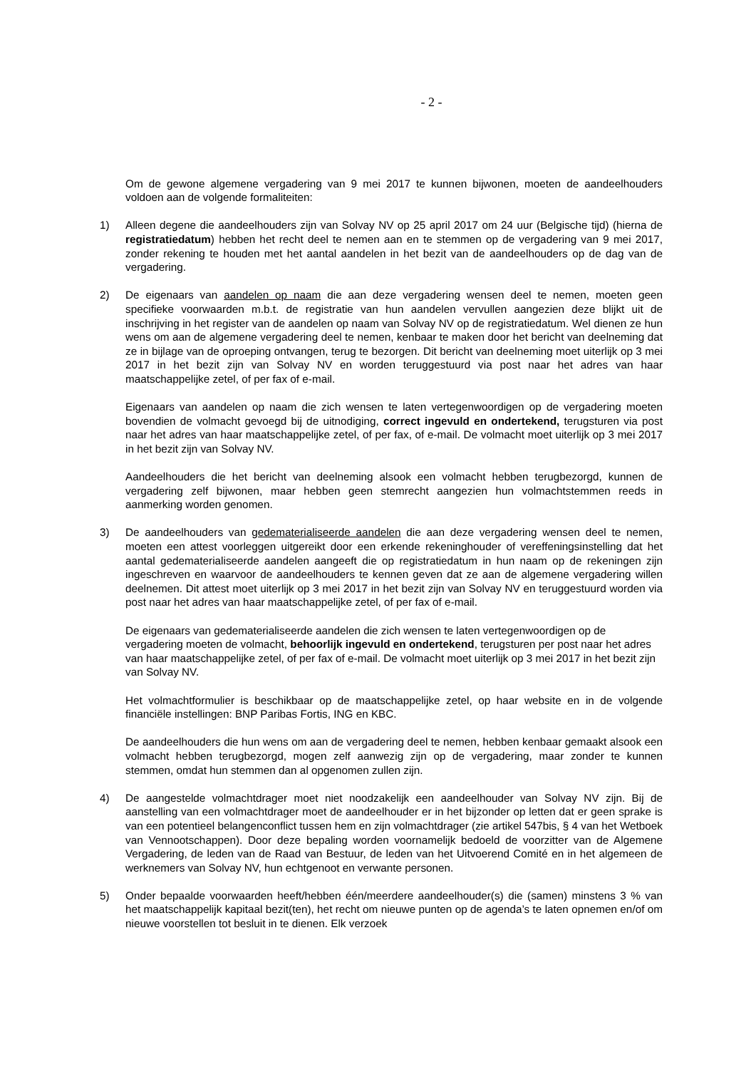- 2 -
Om de gewone algemene vergadering van 9 mei 2017 te kunnen bijwonen, moeten de aandeelhouders voldoen aan de volgende formaliteiten:
1) Alleen degene die aandeelhouders zijn van Solvay NV op 25 april 2017 om 24 uur (Belgische tijd) (hierna de registratiedatum) hebben het recht deel te nemen aan en te stemmen op de vergadering van 9 mei 2017, zonder rekening te houden met het aantal aandelen in het bezit van de aandeelhouders op de dag van de vergadering.
2) De eigenaars van aandelen op naam die aan deze vergadering wensen deel te nemen, moeten geen specifieke voorwaarden m.b.t. de registratie van hun aandelen vervullen aangezien deze blijkt uit de inschrijving in het register van de aandelen op naam van Solvay NV op de registratiedatum. Wel dienen ze hun wens om aan de algemene vergadering deel te nemen, kenbaar te maken door het bericht van deelneming dat ze in bijlage van de oproeping ontvangen, terug te bezorgen. Dit bericht van deelneming moet uiterlijk op 3 mei 2017 in het bezit zijn van Solvay NV en worden teruggestuurd via post naar het adres van haar maatschappelijke zetel, of per fax of e-mail.
Eigenaars van aandelen op naam die zich wensen te laten vertegenwoordigen op de vergadering moeten bovendien de volmacht gevoegd bij de uitnodiging, correct ingevuld en ondertekend, terugsturen via post naar het adres van haar maatschappelijke zetel, of per fax, of e-mail. De volmacht moet uiterlijk op 3 mei 2017 in het bezit zijn van Solvay NV.
Aandeelhouders die het bericht van deelneming alsook een volmacht hebben terugbezorgd, kunnen de vergadering zelf bijwonen, maar hebben geen stemrecht aangezien hun volmachtstemmen reeds in aanmerking worden genomen.
3) De aandeelhouders van gedematerialiseerde aandelen die aan deze vergadering wensen deel te nemen, moeten een attest voorleggen uitgereikt door een erkende rekeninghouder of vereffeningsinstelling dat het aantal gedematerialiseerde aandelen aangeeft die op registratiedatum in hun naam op de rekeningen zijn ingeschreven en waarvoor de aandeelhouders te kennen geven dat ze aan de algemene vergadering willen deelnemen. Dit attest moet uiterlijk op 3 mei 2017 in het bezit zijn van Solvay NV en teruggestuurd worden via post naar het adres van haar maatschappelijke zetel, of per fax of e-mail.
De eigenaars van gedematerialiseerde aandelen die zich wensen te laten vertegenwoordigen op de vergadering moeten de volmacht, behoorlijk ingevuld en ondertekend, terugsturen per post naar het adres van haar maatschappelijke zetel, of per fax of e-mail. De volmacht moet uiterlijk op 3 mei 2017 in het bezit zijn van Solvay NV.
Het volmachtformulier is beschikbaar op de maatschappelijke zetel, op haar website en in de volgende financiële instellingen: BNP Paribas Fortis, ING en KBC.
De aandeelhouders die hun wens om aan de vergadering deel te nemen, hebben kenbaar gemaakt alsook een volmacht hebben terugbezorgd, mogen zelf aanwezig zijn op de vergadering, maar zonder te kunnen stemmen, omdat hun stemmen dan al opgenomen zullen zijn.
4) De aangestelde volmachtdrager moet niet noodzakelijk een aandeelhouder van Solvay NV zijn. Bij de aanstelling van een volmachtdrager moet de aandeelhouder er in het bijzonder op letten dat er geen sprake is van een potentieel belangenconflict tussen hem en zijn volmachtdrager (zie artikel 547bis, § 4 van het Wetboek van Vennootschappen). Door deze bepaling worden voornamelijk bedoeld de voorzitter van de Algemene Vergadering, de leden van de Raad van Bestuur, de leden van het Uitvoerend Comité en in het algemeen de werknemers van Solvay NV, hun echtgenoot en verwante personen.
5) Onder bepaalde voorwaarden heeft/hebben één/meerdere aandeelhouder(s) die (samen) minstens 3 % van het maatschappelijk kapitaal bezit(ten), het recht om nieuwe punten op de agenda’s te laten opnemen en/of om nieuwe voorstellen tot besluit in te dienen. Elk verzoek